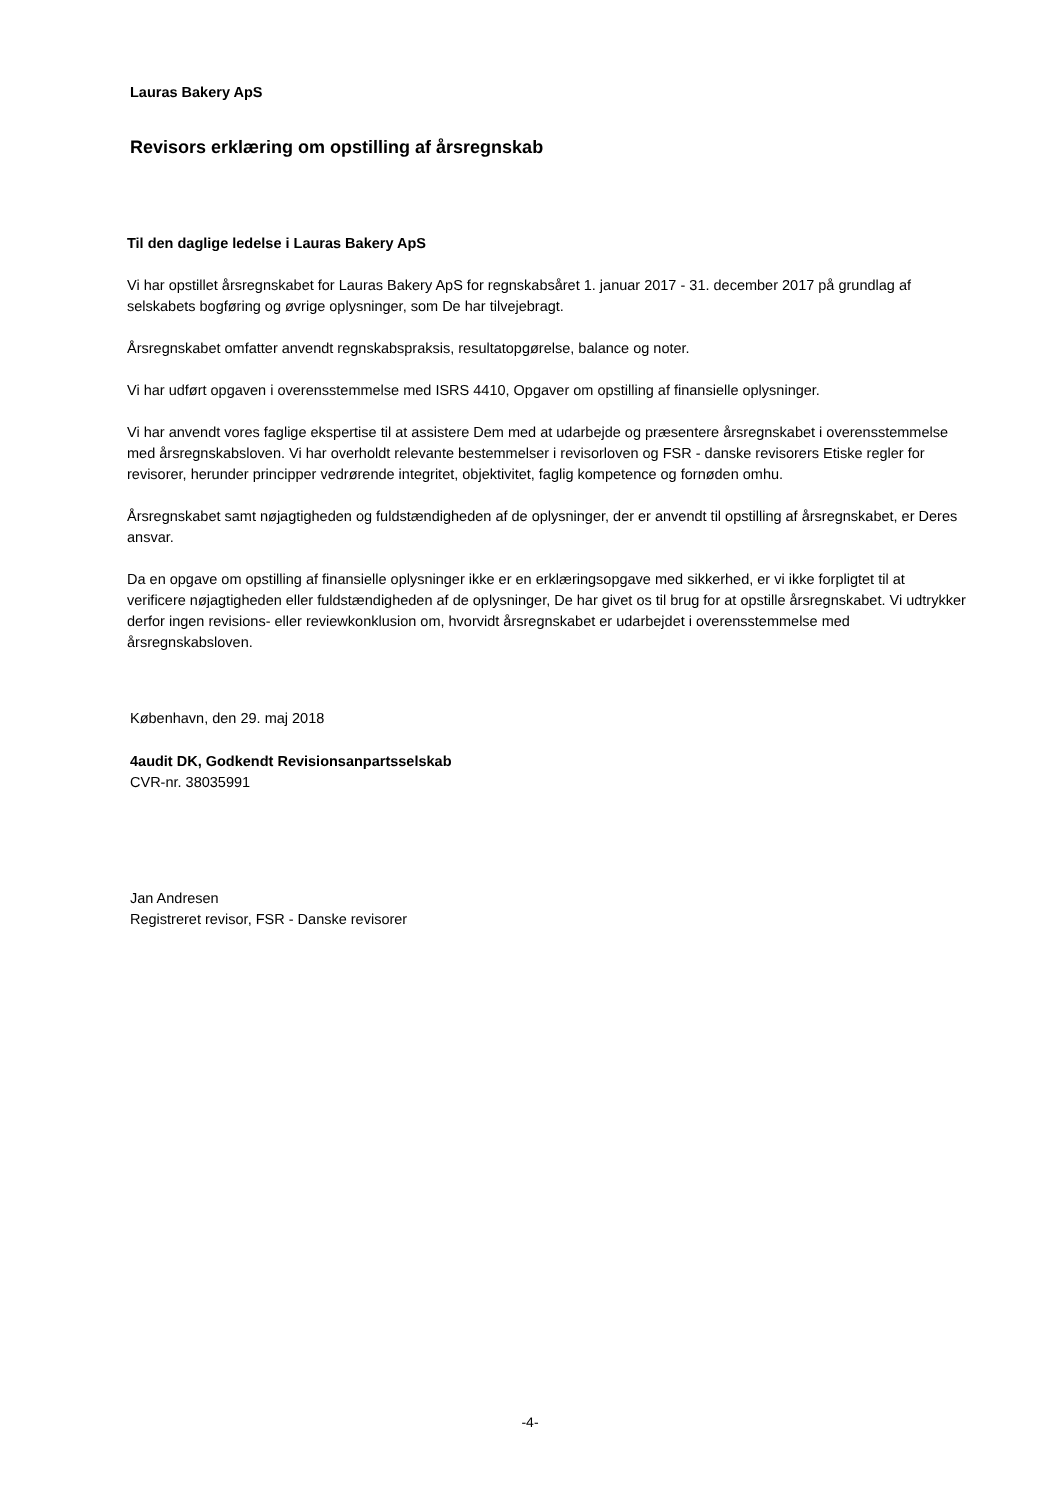Lauras Bakery ApS
Revisors erklæring om opstilling af årsregnskab
Til den daglige ledelse i Lauras Bakery ApS
Vi har opstillet årsregnskabet for Lauras Bakery ApS for regnskabsåret 1. januar 2017 - 31. december 2017 på grundlag af selskabets bogføring og øvrige oplysninger, som De har tilvejebragt.
Årsregnskabet omfatter anvendt regnskabspraksis, resultatopgørelse, balance og noter.
Vi har udført opgaven i overensstemmelse med ISRS 4410, Opgaver om opstilling af finansielle oplysninger.
Vi har anvendt vores faglige ekspertise til at assistere Dem med at udarbejde og præsentere årsregnskabet i overensstemmelse med årsregnskabsloven. Vi har overholdt relevante bestemmelser i revisorloven og FSR - danske revisorers Etiske regler for revisorer, herunder principper vedrørende integritet, objektivitet, faglig kompetence og fornøden omhu.
Årsregnskabet samt nøjagtigheden og fuldstændigheden af de oplysninger, der er anvendt til opstilling af årsregnskabet, er Deres ansvar.
Da en opgave om opstilling af finansielle oplysninger ikke er en erklæringsopgave med sikkerhed, er vi ikke forpligtet til at verificere nøjagtigheden eller fuldstændigheden af de oplysninger, De har givet os til brug for at opstille årsregnskabet. Vi udtrykker derfor ingen revisions- eller reviewkonklusion om, hvorvidt årsregnskabet er udarbejdet i overensstemmelse med årsregnskabsloven.
København, den 29. maj 2018
4audit DK, Godkendt Revisionsanpartsselskab
CVR-nr. 38035991
Jan Andresen
Registreret revisor, FSR - Danske revisorer
-4-